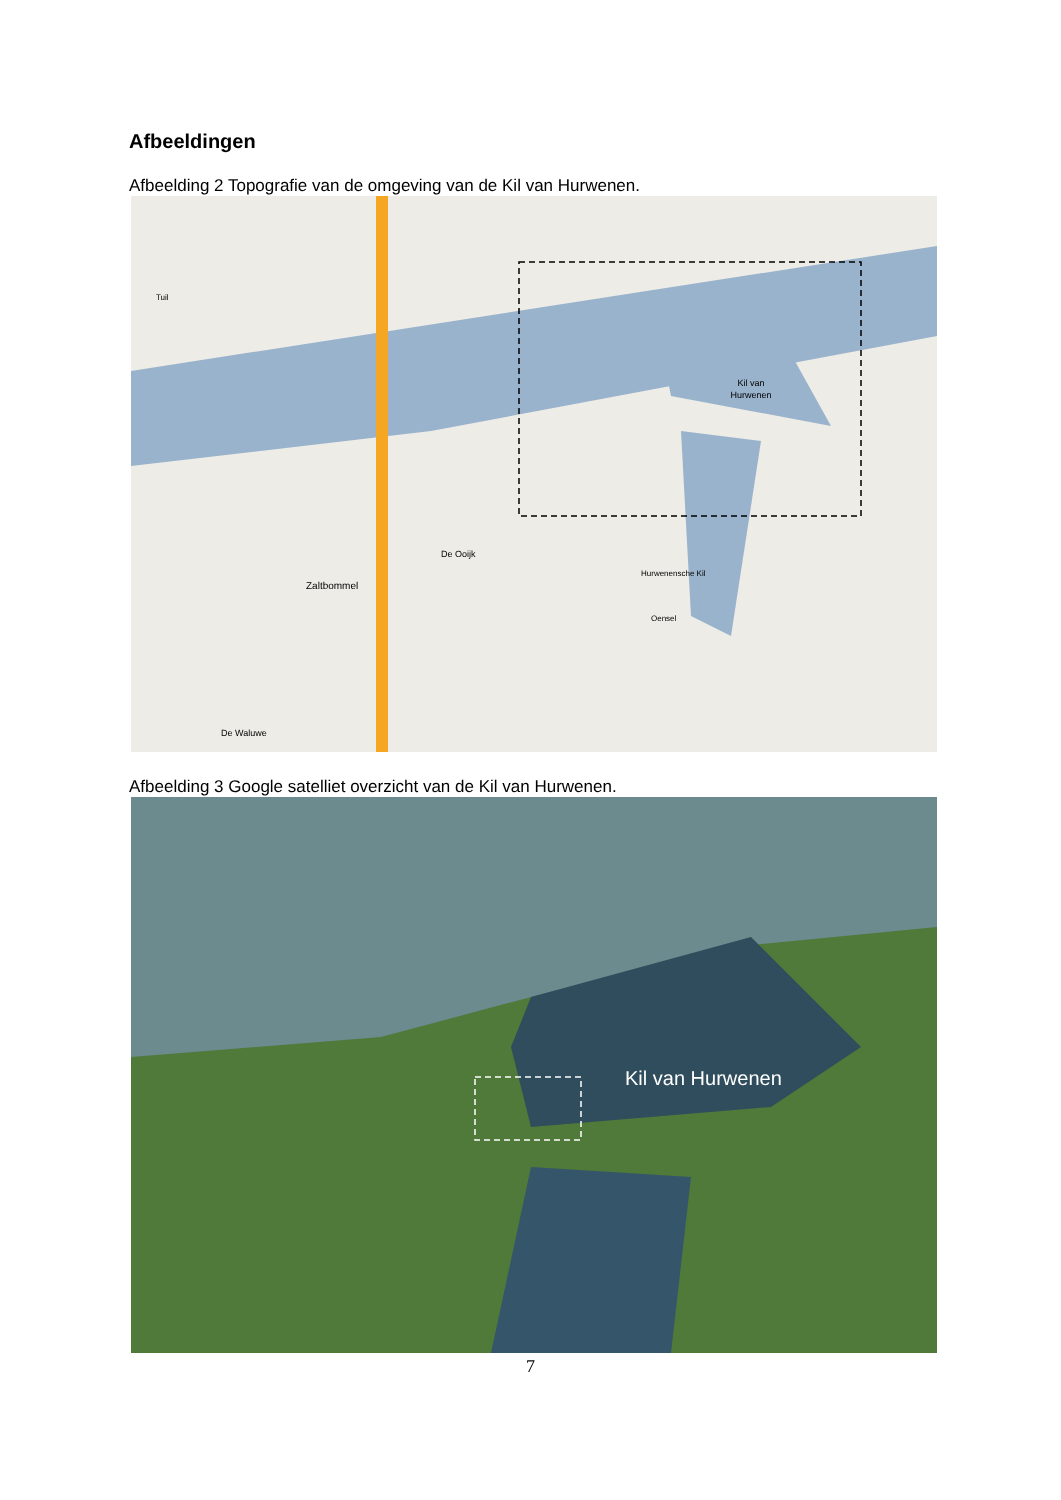Afbeeldingen
Afbeelding 2 Topografie van de omgeving van de Kil van Hurwenen.
Kil van
Hurwenen
Zaltbommel
De Ooijk
Hurwenensche Kil
Oensel
Tuil
De Waluwe
Afbeelding 3 Google satelliet overzicht van de Kil van Hurwenen.
Kil van Hurwenen
7